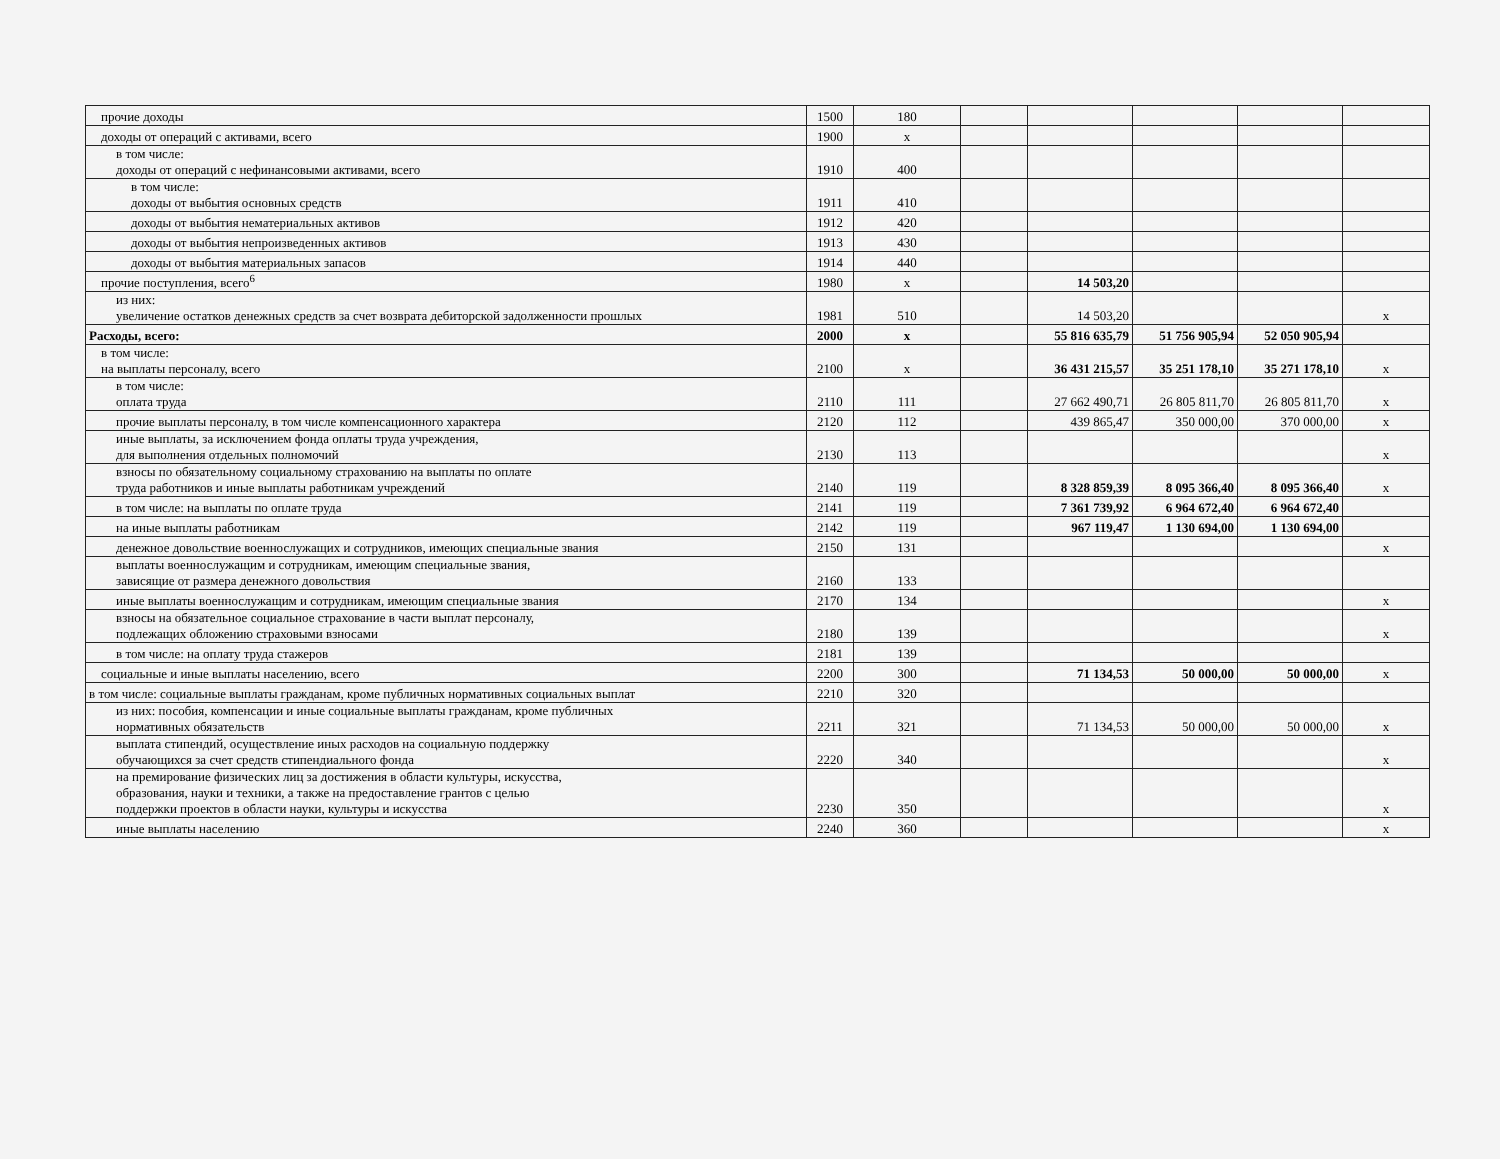| прочие доходы | 1500 | 180 | | | | | |
| доходы от операций с активами, всего | 1900 | x | | | | | |
| в том числе: доходы от операций с нефинансовыми активами, всего | 1910 | 400 | | | | | |
| в том числе: доходы от выбытия основных средств | 1911 | 410 | | | | | |
| доходы от выбытия нематериальных активов | 1912 | 420 | | | | | |
| доходы от выбытия непроизведенных активов | 1913 | 430 | | | | | |
| доходы от выбытия материальных запасов | 1914 | 440 | | | | | |
| прочие поступления, всего<sup>6</sup> | 1980 | x | | 14 503,20 | | | |
| из них: увеличение остатков денежных средств за счет возврата дебиторской задолженности прошлых | 1981 | 510 | | 14 503,20 | | | x |
| Расходы, всего: | 2000 | x | | 55 816 635,79 | 51 756 905,94 | 52 050 905,94 | |
| в том числе: на выплаты персоналу, всего | 2100 | x | | 36 431 215,57 | 35 251 178,10 | 35 271 178,10 | x |
| в том числе: оплата труда | 2110 | 111 | | 27 662 490,71 | 26 805 811,70 | 26 805 811,70 | x |
| прочие выплаты персоналу, в том числе компенсационного характера | 2120 | 112 | | 439 865,47 | 350 000,00 | 370 000,00 | x |
| иные выплаты, за исключением фонда оплаты труда учреждения, для выполнения отдельных полномочий | 2130 | 113 | | | | | x |
| взносы по обязательному социальному страхованию на выплаты по оплате труда работников и иные выплаты работникам учреждений | 2140 | 119 | | 8 328 859,39 | 8 095 366,40 | 8 095 366,40 | x |
| в том числе: на выплаты по оплате труда | 2141 | 119 | | 7 361 739,92 | 6 964 672,40 | 6 964 672,40 | |
| на иные выплаты работникам | 2142 | 119 | | 967 119,47 | 1 130 694,00 | 1 130 694,00 | |
| денежное довольствие военнослужащих и сотрудников, имеющих специальные звания | 2150 | 131 | | | | | x |
| выплаты военнослужащим и сотрудникам, имеющим специальные звания, зависящие от размера денежного довольствия | 2160 | 133 | | | | | |
| иные выплаты военнослужащим и сотрудникам, имеющим специальные звания | 2170 | 134 | | | | | x |
| взносы на обязательное социальное страхование в части выплат персоналу, подлежащих обложению страховыми взносами | 2180 | 139 | | | | | x |
| в том числе: на оплату труда стажеров | 2181 | 139 | | | | | |
| социальные и иные выплаты населению, всего | 2200 | 300 | | 71 134,53 | 50 000,00 | 50 000,00 | x |
| в том числе: социальные выплаты гражданам, кроме публичных нормативных социальных выплат | 2210 | 320 | | | | | |
| из них: пособия, компенсации и иные социальные выплаты гражданам, кроме публичных нормативных обязательств | 2211 | 321 | | 71 134,53 | 50 000,00 | 50 000,00 | x |
| выплата стипендий, осуществление иных расходов на социальную поддержку обучающихся за счет средств стипендиального фонда | 2220 | 340 | | | | | x |
| на премирование физических лиц за достижения в области культуры, искусства, образования, науки и техники, а также на предоставление грантов с целью поддержки проектов в области науки, культуры и искусства | 2230 | 350 | | | | | x |
| иные выплаты населению | 2240 | 360 | | | | | x |